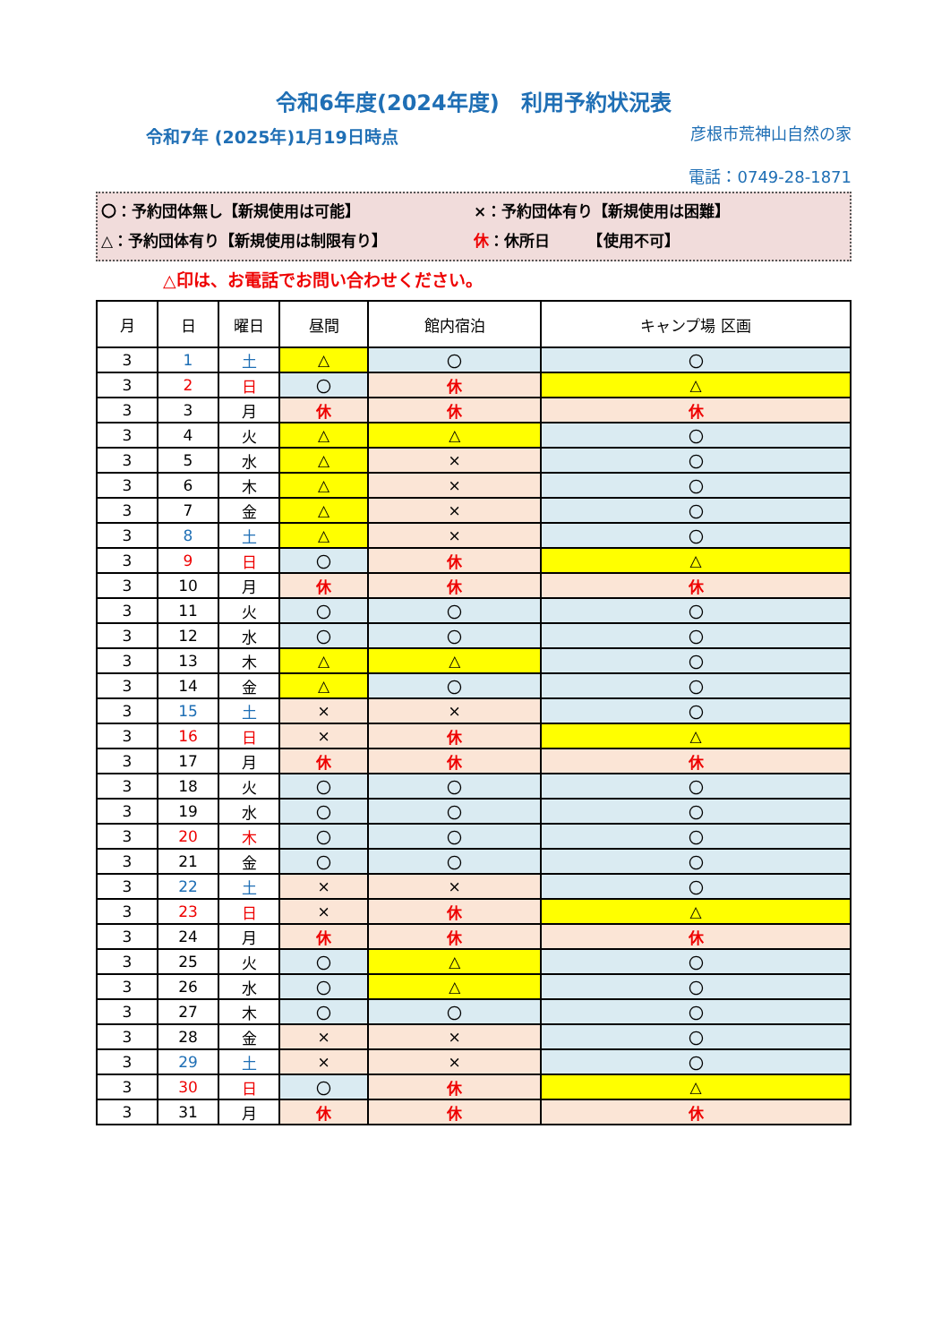令和6年度(2024年度)　利用予約状況表
令和7年 (2025年)1月19日時点
彦根市荒神山自然の家
電話：0749-28-1871
〇：予約団体無し【新規使用は可能】 ×：予約団体有り【新規使用は困難】
△：予約団体有り【新規使用は制限有り】 休：休所日　　　【使用不可】
△印は、お電話でお問い合わせください。
| 月 | 日 | 曜日 | 昼間 | 館内宿泊 | キャンプ場 区画 |
| --- | --- | --- | --- | --- | --- |
| 3 | 1 | 土 | △ | 〇 | 〇 |
| 3 | 2 | 日 | 〇 | 休 | △ |
| 3 | 3 | 月 | 休 | 休 | 休 |
| 3 | 4 | 火 | △ | △ | 〇 |
| 3 | 5 | 水 | △ | × | 〇 |
| 3 | 6 | 木 | △ | × | 〇 |
| 3 | 7 | 金 | △ | × | 〇 |
| 3 | 8 | 土 | △ | × | 〇 |
| 3 | 9 | 日 | 〇 | 休 | △ |
| 3 | 10 | 月 | 休 | 休 | 休 |
| 3 | 11 | 火 | 〇 | 〇 | 〇 |
| 3 | 12 | 水 | 〇 | 〇 | 〇 |
| 3 | 13 | 木 | △ | △ | 〇 |
| 3 | 14 | 金 | △ | 〇 | 〇 |
| 3 | 15 | 土 | × | × | 〇 |
| 3 | 16 | 日 | × | 休 | △ |
| 3 | 17 | 月 | 休 | 休 | 休 |
| 3 | 18 | 火 | 〇 | 〇 | 〇 |
| 3 | 19 | 水 | 〇 | 〇 | 〇 |
| 3 | 20 | 木 | 〇 | 〇 | 〇 |
| 3 | 21 | 金 | 〇 | 〇 | 〇 |
| 3 | 22 | 土 | × | × | 〇 |
| 3 | 23 | 日 | × | 休 | △ |
| 3 | 24 | 月 | 休 | 休 | 休 |
| 3 | 25 | 火 | 〇 | △ | 〇 |
| 3 | 26 | 水 | 〇 | △ | 〇 |
| 3 | 27 | 木 | 〇 | 〇 | 〇 |
| 3 | 28 | 金 | × | × | 〇 |
| 3 | 29 | 土 | × | × | 〇 |
| 3 | 30 | 日 | 〇 | 休 | △ |
| 3 | 31 | 月 | 休 | 休 | 休 |